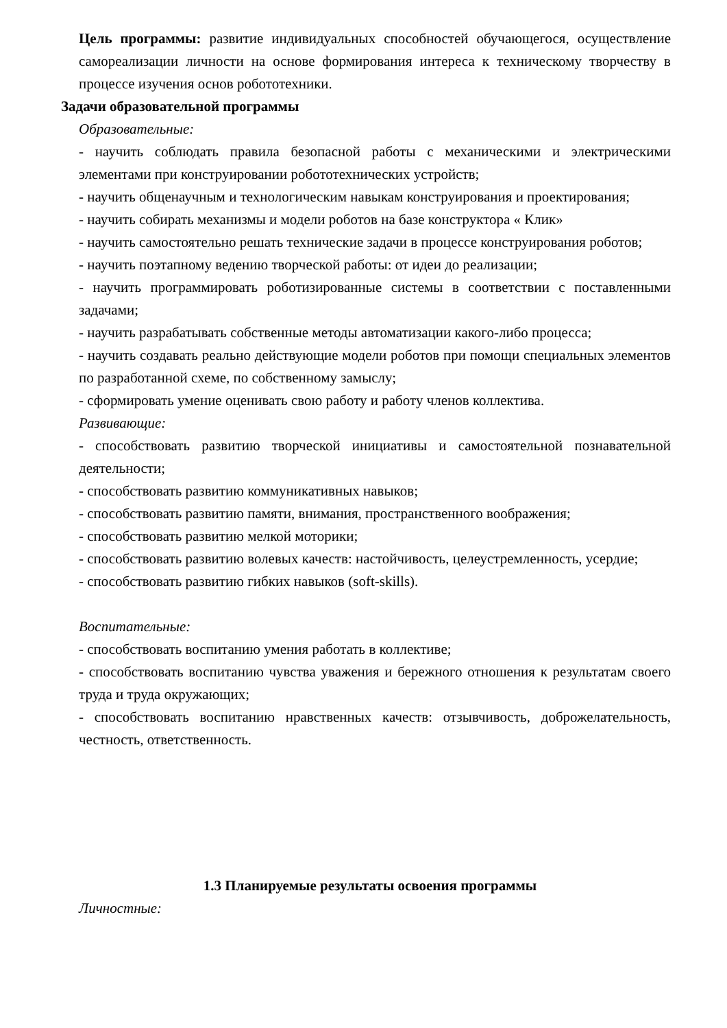Цель программы: развитие индивидуальных способностей обучающегося, осуществление самореализации личности на основе формирования интереса к техническому творчеству в процессе изучения основ робототехники.
Задачи образовательной программы
Образовательные:
- научить соблюдать правила безопасной работы с механическими и электрическими элементами при конструировании робототехнических устройств;
- научить общенаучным и технологическим навыкам конструирования и проектирования;
- научить собирать механизмы и модели роботов на базе конструктора « Клик»
- научить самостоятельно решать технические задачи в процессе конструирования роботов;
- научить поэтапному ведению творческой работы: от идеи до реализации;
- научить программировать роботизированные системы в соответствии с поставленными задачами;
- научить разрабатывать собственные методы автоматизации какого-либо процесса;
- научить создавать реально действующие модели роботов при помощи специальных элементов по разработанной схеме, по собственному замыслу;
- сформировать умение оценивать свою работу и работу членов коллектива.
Развивающие:
- способствовать развитию творческой инициативы и самостоятельной познавательной деятельности;
- способствовать развитию коммуникативных навыков;
- способствовать развитию памяти, внимания, пространственного воображения;
- способствовать развитию мелкой моторики;
- способствовать развитию волевых качеств: настойчивость, целеустремленность, усердие;
- способствовать развитию гибких навыков (soft-skills).
Воспитательные:
- способствовать воспитанию умения работать в коллективе;
- способствовать воспитанию чувства уважения и бережного отношения к результатам своего труда и труда окружающих;
- способствовать воспитанию нравственных качеств: отзывчивость, доброжелательность, честность, ответственность.
1.3 Планируемые результаты освоения программы
Личностные: